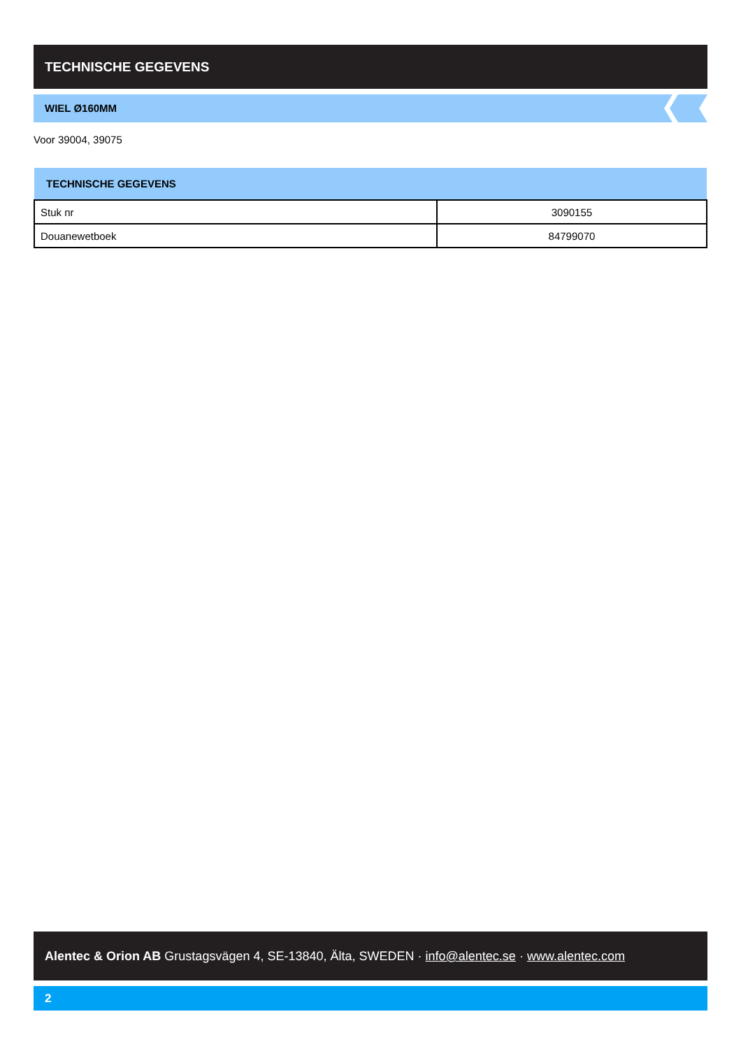TECHNISCHE GEGEVENS
WIEL Ø160MM
Voor 39004, 39075
| TECHNISCHE GEGEVENS | |
| --- | --- |
| Stuk nr | 3090155 |
| Douanewetboek | 84799070 |
Alentec & Orion AB Grustagsvägen 4, SE-13840, Älta, SWEDEN · info@alentec.se · www.alentec.com
2